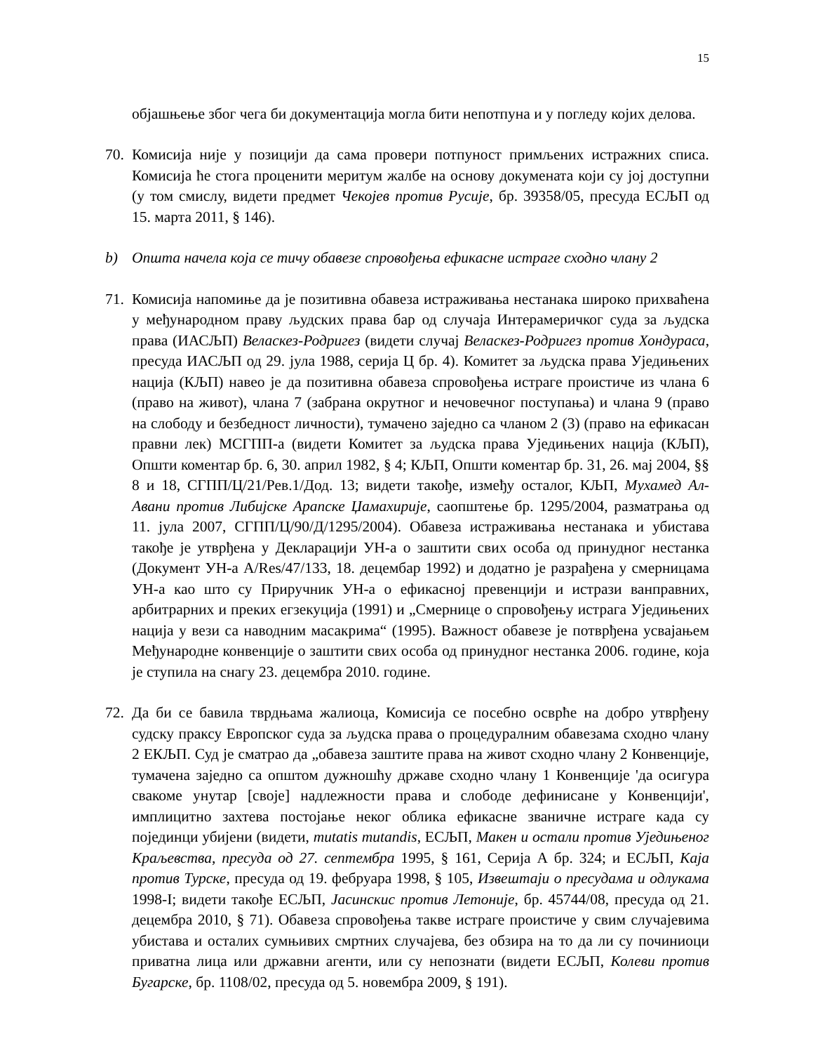15
објашњење због чега би документација могла бити непотпуна и у погледу којих делова.
70.
Комисија није у позицији да сама провери потпуност примљених истражних списа. Комисија ће стога проценити меритум жалбе на основу докумената који су јој доступни (у том смислу, видети предмет Чекојев против Русије, бр. 39358/05, пресуда ЕСЉП од 15. марта 2011, § 146).
b) Општа начела која се тичу обавезе спровођења ефикасне истраге сходно члану 2
71.
Комисија напомиње да је позитивна обавеза истраживања нестанака широко прихваћена у међународном праву људских права бар од случаја Интерамеричког суда за људска права (ИАСЉП) Веласкез-Родригез (видети случај Веласкез-Родригез против Хондураса, пресуда ИАСЉП од 29. јула 1988, серија Ц бр. 4). Комитет за људска права Уједињених нација (КЉП) навео је да позитивна обавеза спровођења истраге проистиче из члана 6 (право на живот), члана 7 (забрана окрутног и нечовечног поступања) и члана 9 (право на слободу и безбедност личности), тумачено заједно са чланом 2 (3) (право на ефикасан правни лек) МСГПП-а (видети Комитет за људска права Уједињених нација (КЉП), Општи коментар бр. 6, 30. април 1982, § 4; КЉП, Општи коментар бр. 31, 26. мај 2004, §§ 8 и 18, СГПП/Ц/21/Рев.1/Дод. 13; видети такође, између осталог, КЉП, Мухамед Ал-Авани против Либијске Арапске Џамахирије, саопштење бр. 1295/2004, разматрања од 11. јула 2007, СГПП/Ц/90/Д/1295/2004). Обавеза истраживања нестанака и убистава такође је утврђена у Декларацији УН-а о заштити свих особа од принудног нестанка (Документ УН-а A/Res/47/133, 18. децембар 1992) и додатно је разрађена у смерницама УН-а као што су Приручник УН-а о ефикасној превенцији и истрази ванправних, арбитрарних и преких егзекуција (1991) и „Смернице о спровођењу истрага Уједињених нација у вези са наводним масакрима“ (1995). Важност обавезе је потврђена усвајањем Међународне конвенције о заштити свих особа од принудног нестанка 2006. године, која је ступила на снагу 23. децембра 2010. године.
72.
Да би се бавила тврдњама жалиоца, Комисија се посебно осврће на добро утврђену судску праксу Европског суда за људска права о процедуралним обавезама сходно члану 2 ЕКЉП. Суд је сматрао да „обавеза заштите права на живот сходно члану 2 Конвенције, тумачена заједно са општом дужношћу државе сходно члану 1 Конвенције 'да осигура свакоме унутар [своје] надлежности права и слободе дефинисане у Конвенцији', имплицитно захтева постојање неког облика ефикасне званичне истраге када су појединци убијени (видети, mutatis mutandis, ЕСЉП, Макен и остали против Уједињеног Краљевства, пресуда од 27. септембра 1995, § 161, Серија А бр. 324; и ЕСЉП, Каја против Турске, пресуда од 19. фебруара 1998, § 105, Извештаји о пресудама и одлукама 1998-I; видети такође ЕСЉП, Јасинскис против Летоније, бр. 45744/08, пресуда од 21. децембра 2010, § 71). Обавеза спровођења такве истраге проистиче у свим случајевима убистава и осталих сумњивих смртних случајева, без обзира на то да ли су починиоци приватна лица или државни агенти, или су непознати (видети ЕСЉП, Колеви против Бугарске, бр. 1108/02, пресуда од 5. новембра 2009, § 191).